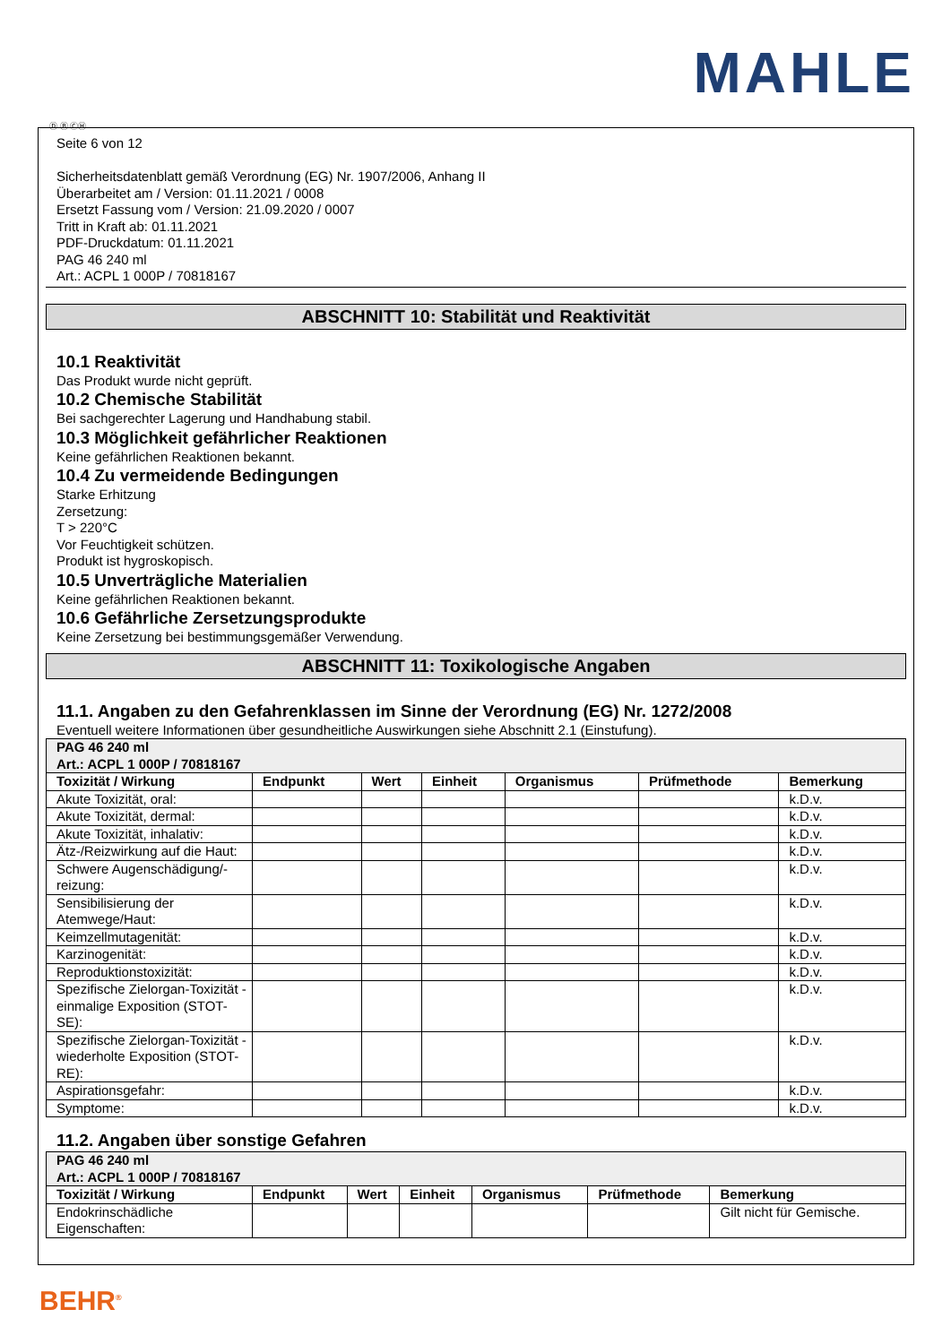MAHLE
Ⓓ Ⓑ ⒸⒽ
Seite 6 von 12
Sicherheitsdatenblatt gemäß Verordnung (EG) Nr. 1907/2006, Anhang II
Überarbeitet am / Version: 01.11.2021 / 0008
Ersetzt Fassung vom / Version: 21.09.2020 / 0007
Tritt in Kraft ab: 01.11.2021
PDF-Druckdatum: 01.11.2021
PAG 46 240 ml
Art.: ACPL 1 000P / 70818167
ABSCHNITT 10: Stabilität und Reaktivität
10.1 Reaktivität
Das Produkt wurde nicht geprüft.
10.2 Chemische Stabilität
Bei sachgerechter Lagerung und Handhabung stabil.
10.3 Möglichkeit gefährlicher Reaktionen
Keine gefährlichen Reaktionen bekannt.
10.4 Zu vermeidende Bedingungen
Starke Erhitzung
Zersetzung:
T > 220°C
Vor Feuchtigkeit schützen.
Produkt ist hygroskopisch.
10.5 Unverträgliche Materialien
Keine gefährlichen Reaktionen bekannt.
10.6 Gefährliche Zersetzungsprodukte
Keine Zersetzung bei bestimmungsgemäßer Verwendung.
ABSCHNITT 11: Toxikologische Angaben
11.1. Angaben zu den Gefahrenklassen im Sinne der Verordnung (EG) Nr. 1272/2008
Eventuell weitere Informationen über gesundheitliche Auswirkungen siehe Abschnitt 2.1 (Einstufung).
| PAG 46 240 ml Art.: ACPL 1 000P / 70818167 | | | | | | |
| Toxizität / Wirkung | Endpunkt | Wert | Einheit | Organismus | Prüfmethode | Bemerkung |
| Akute Toxizität, oral: | | | | | | k.D.v. |
| Akute Toxizität, dermal: | | | | | | k.D.v. |
| Akute Toxizität, inhalativ: | | | | | | k.D.v. |
| Ätz-/Reizwirkung auf die Haut: | | | | | | k.D.v. |
| Schwere Augenschädigung/-reizung: | | | | | | k.D.v. |
| Sensibilisierung der Atemwege/Haut: | | | | | | k.D.v. |
| Keimzellmutagenität: | | | | | | k.D.v. |
| Karzinogenität: | | | | | | k.D.v. |
| Reproduktionstoxizität: | | | | | | k.D.v. |
| Spezifische Zielorgan-Toxizität - einmalige Exposition (STOT-SE): | | | | | | k.D.v. |
| Spezifische Zielorgan-Toxizität - wiederholte Exposition (STOT-RE): | | | | | | k.D.v. |
| Aspirationsgefahr: | | | | | | k.D.v. |
| Symptome: | | | | | | k.D.v. |
11.2. Angaben über sonstige Gefahren
| PAG 46 240 ml Art.: ACPL 1 000P / 70818167 | | | | | | |
| Toxizität / Wirkung | Endpunkt | Wert | Einheit | Organismus | Prüfmethode | Bemerkung |
| Endokrinschädliche Eigenschaften: | | | | | | Gilt nicht für Gemische. |
BEHR<sup>®</sup>